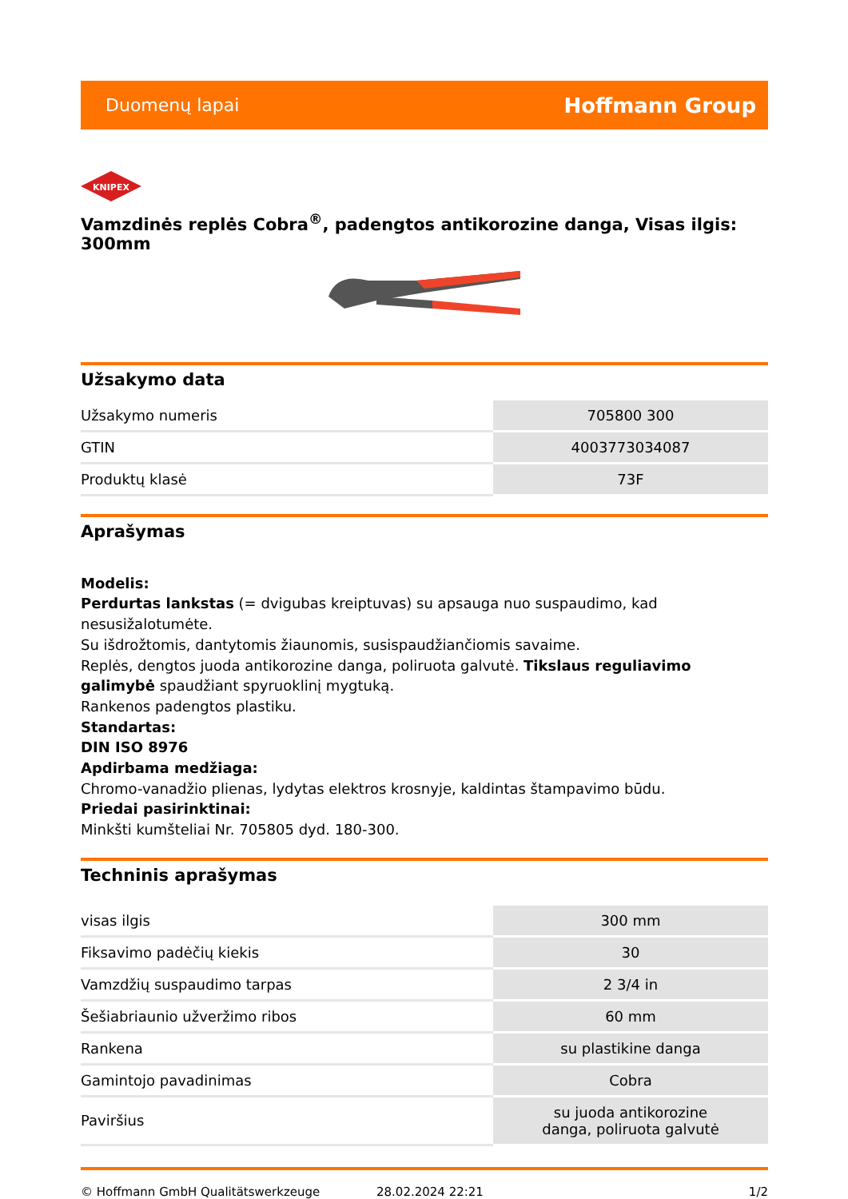Duomenų lapai Hoffmann Group
KNIPEX
Vamzdinės replės Cobra<sup>®</sup>, padengtos antikorozine danga, Visas ilgis: 300mm
Užsakymo data
| Užsakymo numeris | 705800 300 |
| GTIN | 4003773034087 |
| Produktų klasė | 73F |
Aprašymas
Modelis:
Perdurtas lankstas (= dvigubas kreiptuvas) su apsauga nuo suspaudimo, kad nesusižalotumėte.
Su išdrožtomis, dantytomis žiaunomis, susispaudžiančiomis savaime.
Replės, dengtos juoda antikorozine danga, poliruota galvutė. Tikslaus reguliavimo galimybė spaudžiant spyruoklinį mygtuką.
Rankenos padengtos plastiku.
Standartas:
DIN ISO 8976
Apdirbama medžiaga:
Chromo-vanadžio plienas, lydytas elektros krosnyje, kaldintas štampavimo būdu.
Priedai pasirinktinai:
Minkšti kumšteliai Nr. 705805 dyd. 180-300.
Techninis aprašymas
| visas ilgis | 300 mm |
| Fiksavimo padėčių kiekis | 30 |
| Vamzdžių suspaudimo tarpas | 2 3/4 in |
| Šešiabriaunio užveržimo ribos | 60 mm |
| Rankena | su plastikine danga |
| Gamintojo pavadinimas | Cobra |
| Paviršius | su juoda antikorozine danga, poliruota galvutė |
© Hoffmann GmbH Qualitätswerkzeuge 28.02.2024 22:21 1/2